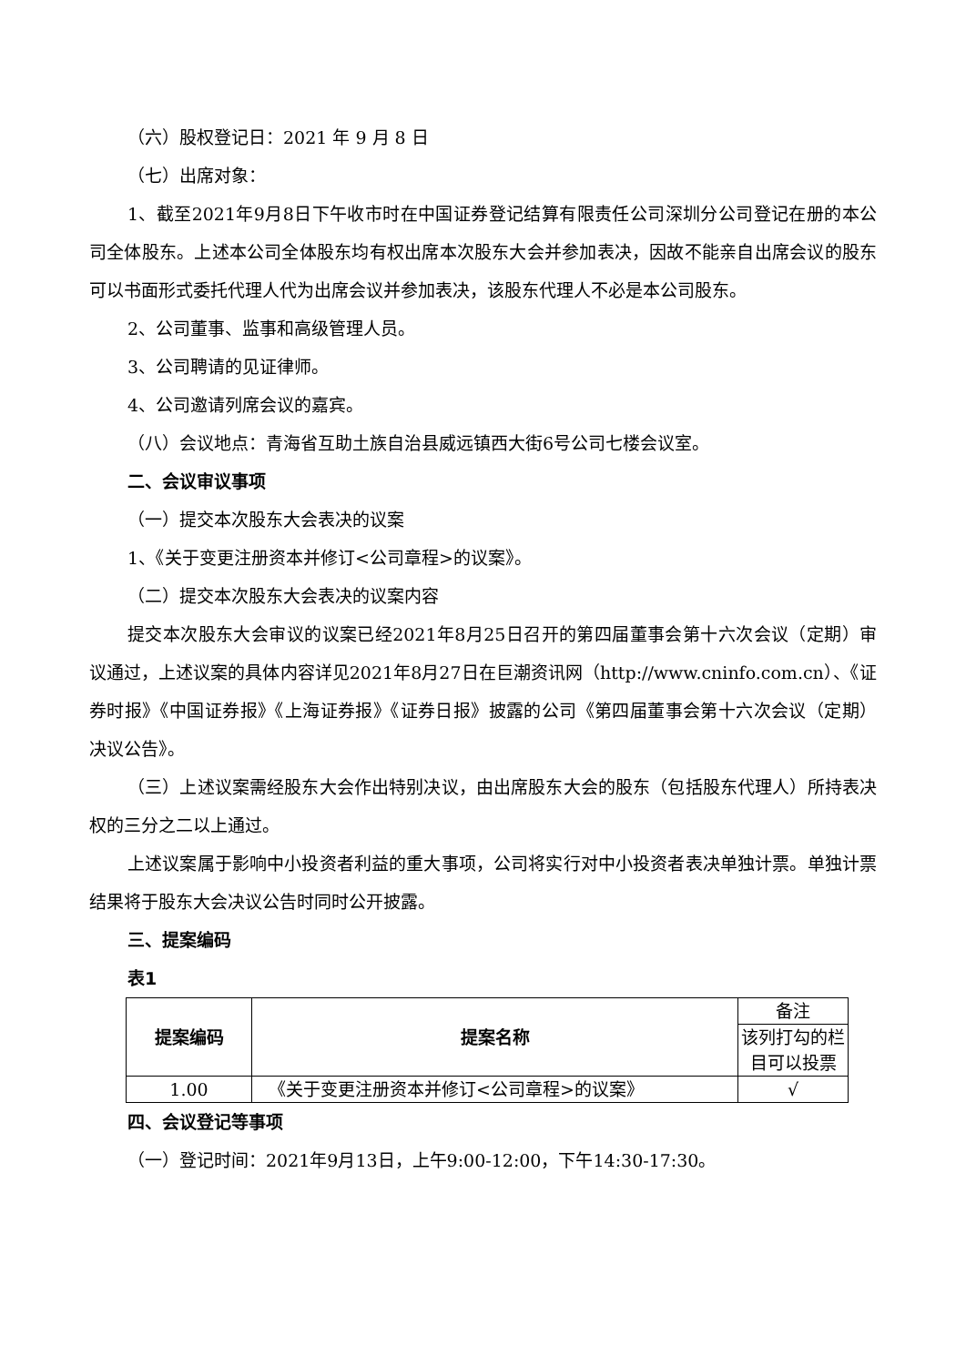（六）股权登记日：2021 年 9 月 8 日
（七）出席对象：
1、截至2021年9月8日下午收市时在中国证券登记结算有限责任公司深圳分公司登记在册的本公司全体股东。上述本公司全体股东均有权出席本次股东大会并参加表决，因故不能亲自出席会议的股东可以书面形式委托代理人代为出席会议并参加表决，该股东代理人不必是本公司股东。
2、公司董事、监事和高级管理人员。
3、公司聘请的见证律师。
4、公司邀请列席会议的嘉宾。
（八）会议地点：青海省互助土族自治县威远镇西大街6号公司七楼会议室。
二、会议审议事项
（一）提交本次股东大会表决的议案
1、《关于变更注册资本并修订<公司章程>的议案》。
（二）提交本次股东大会表决的议案内容
提交本次股东大会审议的议案已经2021年8月25日召开的第四届董事会第十六次会议（定期）审议通过，上述议案的具体内容详见2021年8月27日在巨潮资讯网（http://www.cninfo.com.cn）、《证券时报》《中国证券报》《上海证券报》《证券日报》披露的公司《第四届董事会第十六次会议（定期）决议公告》。
（三）上述议案需经股东大会作出特别决议，由出席股东大会的股东（包括股东代理人）所持表决权的三分之二以上通过。
上述议案属于影响中小投资者利益的重大事项，公司将实行对中小投资者表决单独计票。单独计票结果将于股东大会决议公告时同时公开披露。
三、提案编码
表1
| 提案编码 | 提案名称 | 备注 |
| | | 该列打勾的栏目可以投票 |
| 1.00 | 《关于变更注册资本并修订<公司章程>的议案》 | √ |
四、会议登记等事项
（一）登记时间：2021年9月13日，上午9:00-12:00，下午14:30-17:30。